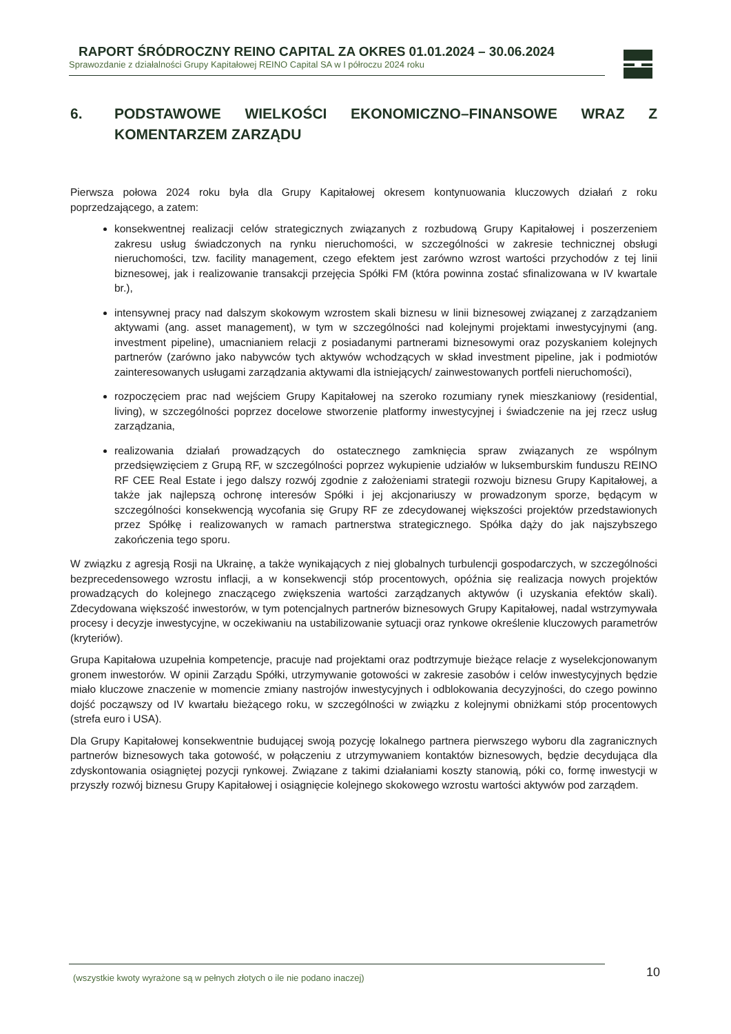RAPORT ŚRÓDROCZNY REINO CAPITAL ZA OKRES 01.01.2024 – 30.06.2024
Sprawozdanie z działalności Grupy Kapitałowej REINO Capital SA w I półroczu 2024 roku
6. PODSTAWOWE WIELKOŚCI EKONOMICZNO–FINANSOWE WRAZ Z KOMENTARZEM ZARZĄDU
Pierwsza połowa 2024 roku była dla Grupy Kapitałowej okresem kontynuowania kluczowych działań z roku poprzedzającego, a zatem:
konsekwentnej realizacji celów strategicznych związanych z rozbudową Grupy Kapitałowej i poszerzeniem zakresu usług świadczonych na rynku nieruchomości, w szczególności w zakresie technicznej obsługi nieruchomości, tzw. facility management, czego efektem jest zarówno wzrost wartości przychodów z tej linii biznesowej, jak i realizowanie transakcji przejęcia Spółki FM (która powinna zostać sfinalizowana w IV kwartale br.),
intensywnej pracy nad dalszym skokowym wzrostem skali biznesu w linii biznesowej związanej z zarządzaniem aktywami (ang. asset management), w tym w szczególności nad kolejnymi projektami inwestycyjnymi (ang. investment pipeline), umacnianiem relacji z posiadanymi partnerami biznesowymi oraz pozyskaniem kolejnych partnerów (zarówno jako nabywców tych aktywów wchodzących w skład investment pipeline, jak i podmiotów zainteresowanych usługami zarządzania aktywami dla istniejących/ zainwestowanych portfeli nieruchomości),
rozpoczęciem prac nad wejściem Grupy Kapitałowej na szeroko rozumiany rynek mieszkaniowy (residential, living), w szczególności poprzez docelowe stworzenie platformy inwestycyjnej i świadczenie na jej rzecz usług zarządzania,
realizowania działań prowadzących do ostatecznego zamknięcia spraw związanych ze wspólnym przedsięwzięciem z Grupą RF, w szczególności poprzez wykupienie udziałów w luksemburskim funduszu REINO RF CEE Real Estate i jego dalszy rozwój zgodnie z założeniami strategii rozwoju biznesu Grupy Kapitałowej, a także jak najlepszą ochronę interesów Spółki i jej akcjonariuszy w prowadzonym sporze, będącym w szczególności konsekwencją wycofania się Grupy RF ze zdecydowanej większości projektów przedstawionych przez Spółkę i realizowanych w ramach partnerstwa strategicznego. Spółka dąży do jak najszybszego zakończenia tego sporu.
W związku z agresją Rosji na Ukrainę, a także wynikających z niej globalnych turbulencji gospodarczych, w szczególności bezprecedensowego wzrostu inflacji, a w konsekwencji stóp procentowych, opóźnia się realizacja nowych projektów prowadzących do kolejnego znaczącego zwiększenia wartości zarządzanych aktywów (i uzyskania efektów skali). Zdecydowana większość inwestorów, w tym potencjalnych partnerów biznesowych Grupy Kapitałowej, nadal wstrzymywała procesy i decyzje inwestycyjne, w oczekiwaniu na ustabilizowanie sytuacji oraz rynkowe określenie kluczowych parametrów (kryteriów).
Grupa Kapitałowa uzupełnia kompetencje, pracuje nad projektami oraz podtrzymuje bieżące relacje z wyselekcjonowanym gronem inwestorów. W opinii Zarządu Spółki, utrzymywanie gotowości w zakresie zasobów i celów inwestycyjnych będzie miało kluczowe znaczenie w momencie zmiany nastrojów inwestycyjnych i odblokowania decyzyjności, do czego powinno dojść począwszy od IV kwartału bieżącego roku, w szczególności w związku z kolejnymi obniżkami stóp procentowych (strefa euro i USA).
Dla Grupy Kapitałowej konsekwentnie budującej swoją pozycję lokalnego partnera pierwszego wyboru dla zagranicznych partnerów biznesowych taka gotowość, w połączeniu z utrzymywaniem kontaktów biznesowych, będzie decydująca dla zdyskontowania osiągniętej pozycji rynkowej. Związane z takimi działaniami koszty stanowią, póki co, formę inwestycji w przyszły rozwój biznesu Grupy Kapitałowej i osiągnięcie kolejnego skokowego wzrostu wartości aktywów pod zarządem.
(wszystkie kwoty wyrażone są w pełnych złotych o ile nie podano inaczej) 10